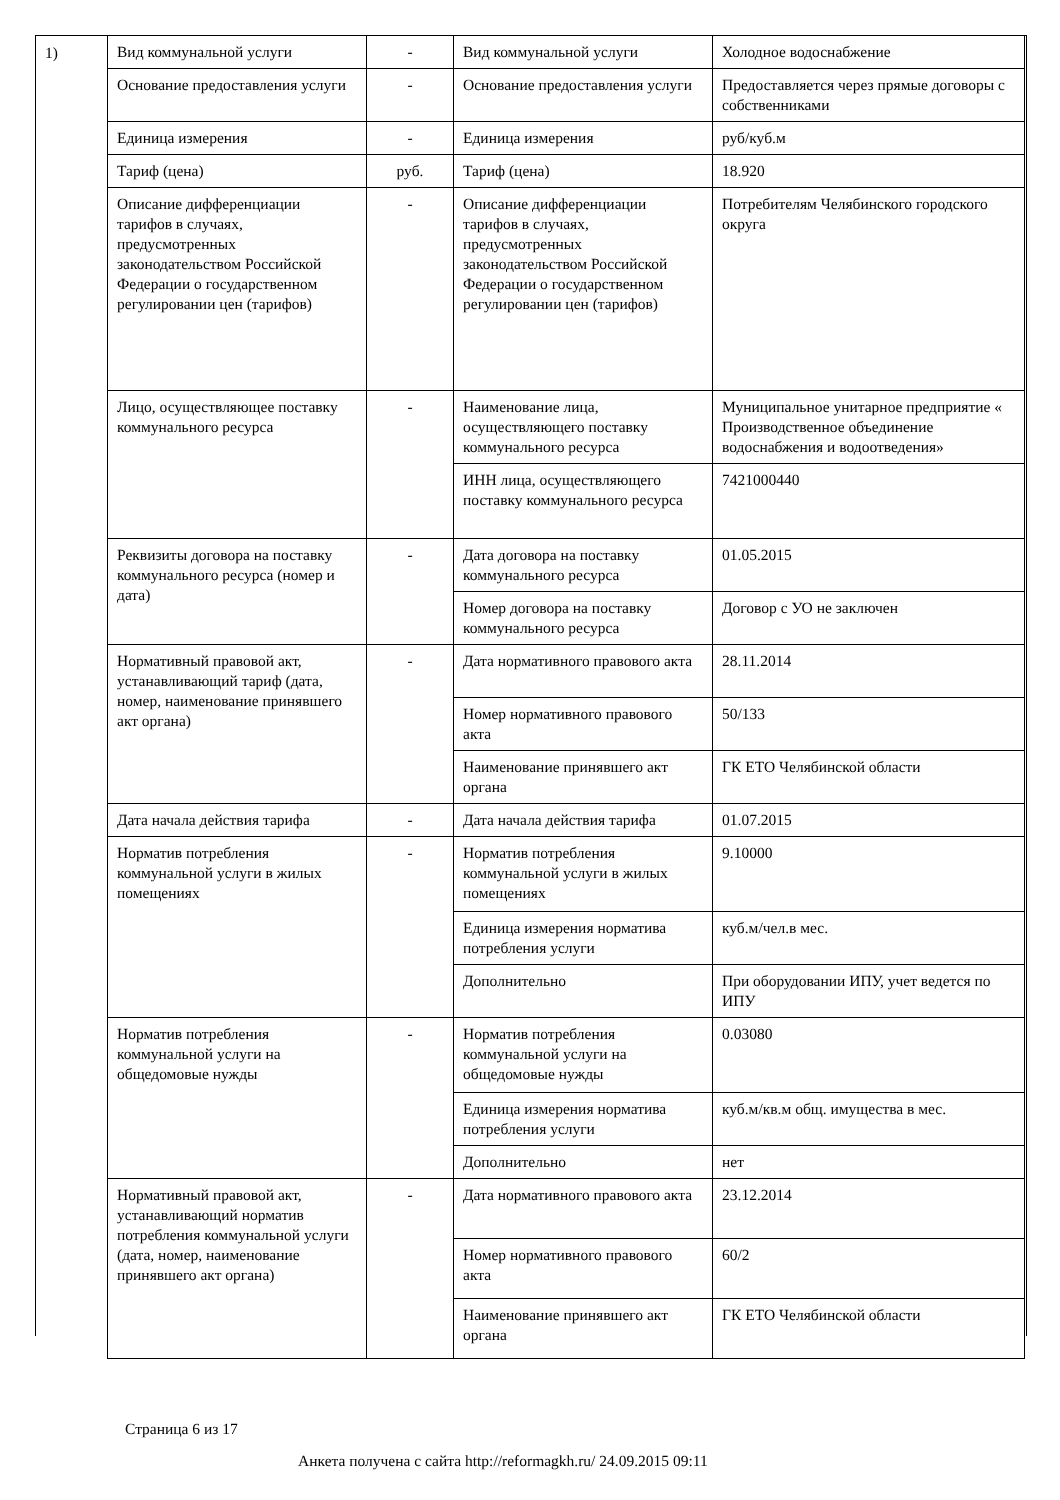1)
| Вид коммунальной услуги | - | Вид коммунальной услуги | Холодное водоснабжение |
| Основание предоставления услуги | - | Основание предоставления услуги | Предоставляется через прямые договоры с собственниками |
| Единица измерения | - | Единица измерения | руб/куб.м |
| Тариф (цена) | руб. | Тариф (цена) | 18.920 |
| Описание дифференциации тарифов в случаях, предусмотренных законодательством Российской Федерации о государственном регулировании цен (тарифов) | - | Описание дифференциации тарифов в случаях, предусмотренных законодательством Российской Федерации о государственном регулировании цен (тарифов) | Потребителям Челябинского городского округа |
| Лицо, осуществляющее поставку коммунального ресурса | - | Наименование лица, осуществляющего поставку коммунального ресурса | Муниципальное унитарное предприятие « Производственное объединение водоснабжения и водоотведения» |
| | | ИНН лица, осуществляющего поставку коммунального ресурса | 7421000440 |
| Реквизиты договора на поставку коммунального ресурса (номер и дата) | - | Дата договора на поставку коммунального ресурса | 01.05.2015 |
| | | Номер договора на поставку коммунального ресурса | Договор с УО не заключен |
| Нормативный правовой акт, устанавливающий тариф (дата, номер, наименование принявшего акт органа) | - | Дата нормативного правового акта | 28.11.2014 |
| | | Номер нормативного правового акта | 50/133 |
| | | Наименование принявшего акт органа | ГК ЕТО Челябинской области |
| Дата начала действия тарифа | - | Дата начала действия тарифа | 01.07.2015 |
| Норматив потребления коммунальной услуги в жилых помещениях | - | Норматив потребления коммунальной услуги в жилых помещениях | 9.10000 |
| | | Единица измерения норматива потребления услуги | куб.м/чел.в мес. |
| | | Дополнительно | При оборудовании ИПУ, учет ведется по ИПУ |
| Норматив потребления коммунальной услуги на общедомовые нужды | - | Норматив потребления коммунальной услуги на общедомовые нужды | 0.03080 |
| | | Единица измерения норматива потребления услуги | куб.м/кв.м общ. имущества в мес. |
| | | Дополнительно | нет |
| Нормативный правовой акт, устанавливающий норматив потребления коммунальной услуги (дата, номер, наименование принявшего акт органа) | - | Дата нормативного правового акта | 23.12.2014 |
| | | Номер нормативного правового акта | 60/2 |
| | | Наименование принявшего акт органа | ГК ЕТО Челябинской области |
Страница 6 из 17
Анкета получена с сайта http://reformagkh.ru/ 24.09.2015 09:11